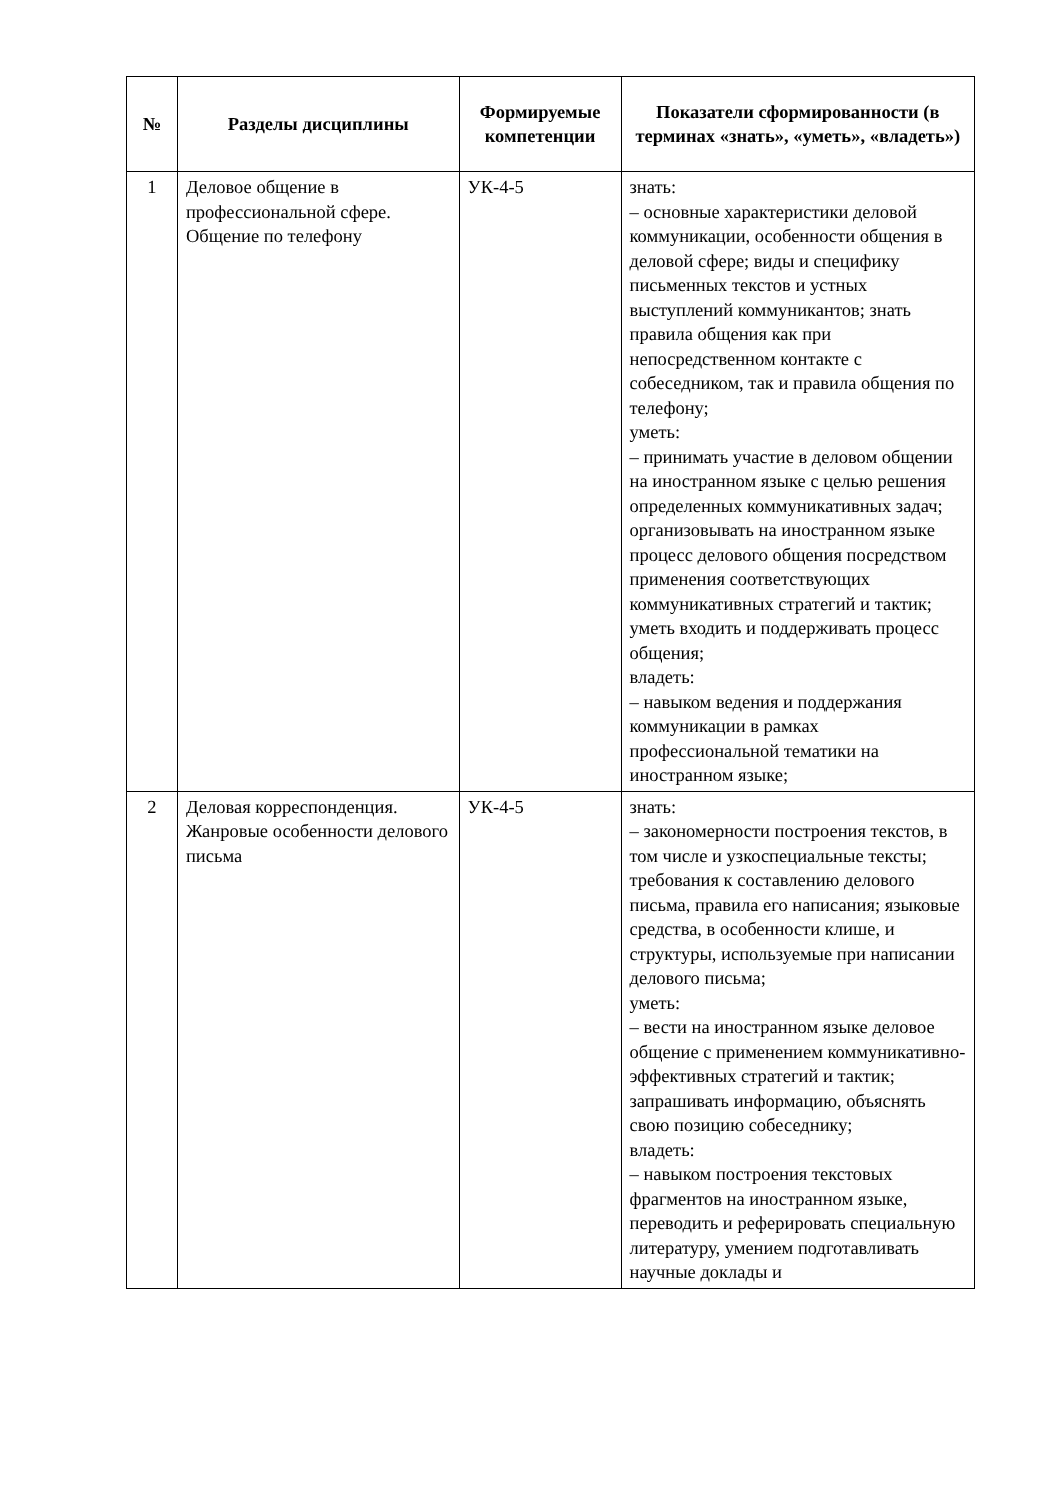| № | Разделы дисциплины | Формируемые компетенции | Показатели сформированности (в терминах «знать», «уметь», «владеть») |
| --- | --- | --- | --- |
| 1 | Деловое общение в профессиональной сфере. Общение по телефону | УК-4-5 | знать: – основные характеристики деловой коммуникации, особенности общения в деловой сфере; виды и специфику письменных текстов и устных выступлений коммуникантов; знать правила общения как при непосредственном контакте с собеседником, так и правила общения по телефону; уметь: – принимать участие в деловом общении на иностранном языке с целью решения определенных коммуникативных задач; организовывать на иностранном языке процесс делового общения посредством применения соответствующих коммуникативных стратегий и тактик; уметь входить и поддерживать процесс общения; владеть: – навыком ведения и поддержания коммуникации в рамках профессиональной тематики на иностранном языке; |
| 2 | Деловая корреспонденция. Жанровые особенности делового письма | УК-4-5 | знать: – закономерности построения текстов, в том числе и узкоспециальные тексты; требования к составлению делового письма, правила его написания; языковые средства, в особенности клише, и структуры, используемые при написании делового письма; уметь: – вести на иностранном языке деловое общение с применением коммуникативно-эффективных стратегий и тактик; запрашивать информацию, объяснять свою позицию собеседнику; владеть: – навыком построения текстовых фрагментов на иностранном языке, переводить и реферировать специальную литературу, умением подготавливать научные доклады и |